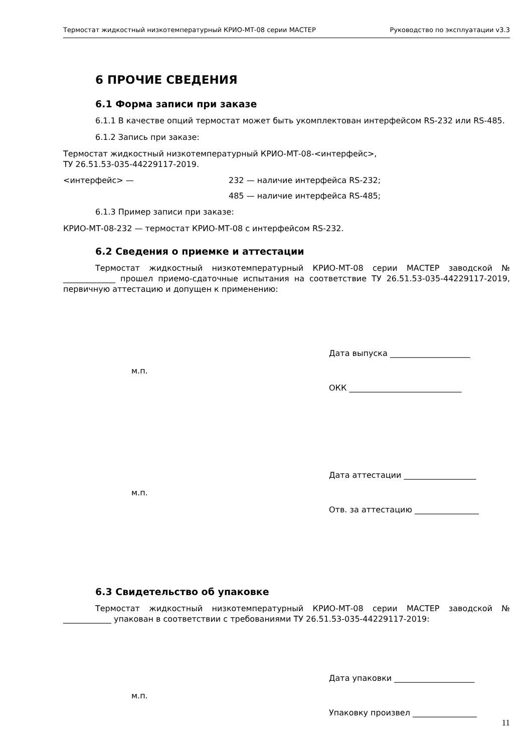Термостат жидкостный низкотемпературный КРИО-МТ-08 серии МАСТЕР Руководство по эксплуатации v3.3
6 ПРОЧИЕ СВЕДЕНИЯ
6.1 Форма записи при заказе
6.1.1 В качестве опций термостат может быть укомплектован интерфейсом RS-232 или RS-485.
6.1.2 Запись при заказе:
Термостат жидкостный низкотемпературный КРИО-МТ-08-<интерфейс>,
ТУ 26.51.53-035-44229117-2019.
<интерфейс> — 232 — наличие интерфейса RS-232;
485 — наличие интерфейса RS-485;
6.1.3 Пример записи при заказе:
КРИО-МТ-08-232 — термостат КРИО-МТ-08 с интерфейсом RS-232.
6.2 Сведения о приемке и аттестации
Термостат жидкостный низкотемпературный КРИО-МТ-08 серии МАСТЕР заводской № _____________ прошел приемо-сдаточные испытания на соответствие ТУ 26.51.53-035-44229117-2019, первичную аттестацию и допущен к применению:
м.п.
Дата выпуска ____________________
ОКК ____________________________
м.п.
Дата аттестации __________________
Отв. за аттестацию ________________
6.3 Свидетельство об упаковке
Термостат жидкостный низкотемпературный КРИО-МТ-08 серии МАСТЕР заводской № ____________ упакован в соответствии с требованиями ТУ 26.51.53-035-44229117-2019:
м.п.
Дата упаковки ____________________
Упаковку произвел ________________
11